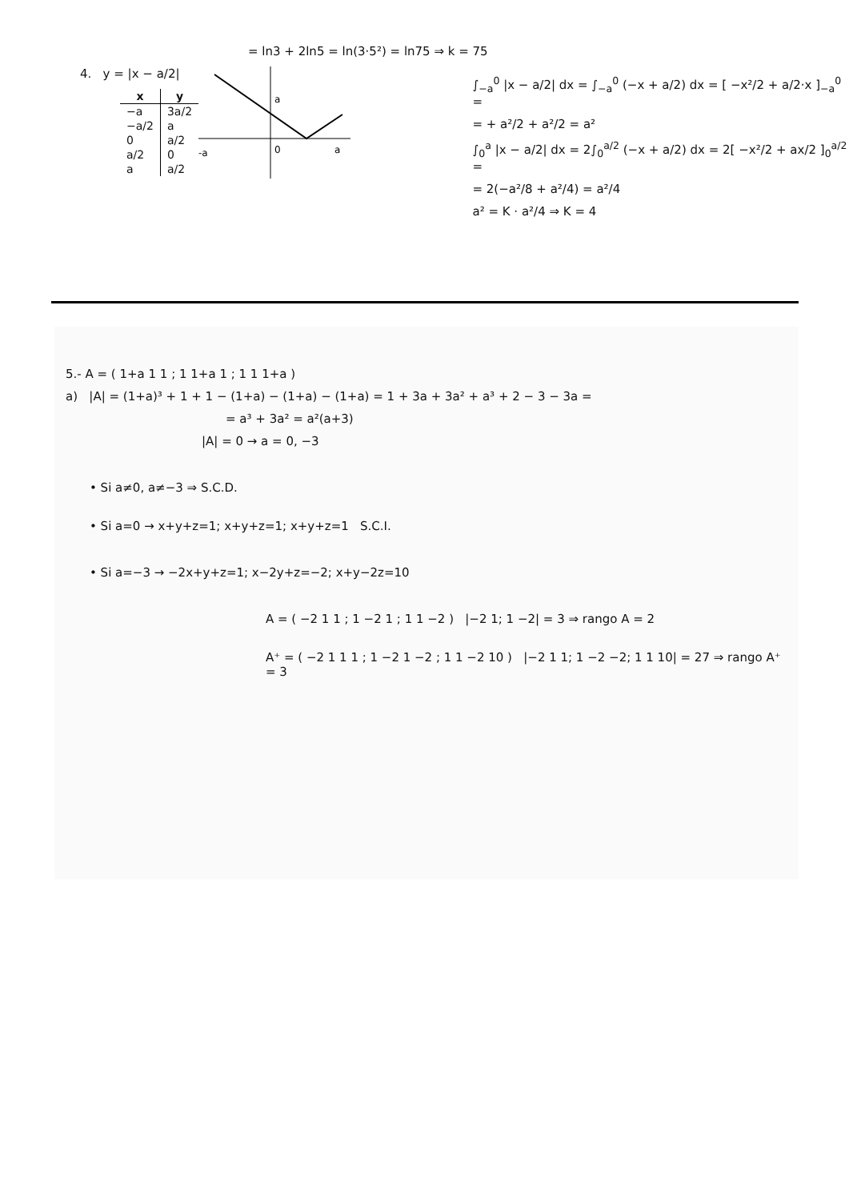= ln3 + 2ln5 = ln(3·5²) = ln75 ⇒ k = 75
4. y = |x − a/2|
| x | y |
| --- | --- |
| −a | 3a/2 |
| −a/2 | a |
| 0 | a/2 |
| a/2 | 0 |
| a | a/2 |
-a
0
a
a
∫<sub>−a</sub><sup>0</sup> |x − a/2| dx = ∫<sub>−a</sub><sup>0</sup> (−x + a/2) dx = [ −x²/2 + a/2·x ]<sub>−a</sub><sup>0</sup> =
= + a²/2 + a²/2 = a²
∫<sub>0</sub><sup>a</sup> |x − a/2| dx = 2∫<sub>0</sub><sup>a/2</sup> (−x + a/2) dx = 2[ −x²/2 + ax/2 ]<sub>0</sub><sup>a/2</sup> =
= 2(−a²/8 + a²/4) = a²/4
a² = K · a²/4 ⇒ K = 4
5.- A = ( 1+a 1 1 ; 1 1+a 1 ; 1 1 1+a )
a) |A| = (1+a)³ + 1 + 1 − (1+a) − (1+a) − (1+a) = 1 + 3a + 3a² + a³ + 2 − 3 − 3a =
= a³ + 3a² = a²(a+3)
|A| = 0 → a = 0, −3
• Si a≠0, a≠−3 ⇒ S.C.D.
• Si a=0 → x+y+z=1; x+y+z=1; x+y+z=1 S.C.I.
• Si a=−3 → −2x+y+z=1; x−2y+z=−2; x+y−2z=10
A = ( −2 1 1 ; 1 −2 1 ; 1 1 −2 ) |−2 1; 1 −2| = 3 ⇒ rango A = 2
A⁺ = ( −2 1 1 1 ; 1 −2 1 −2 ; 1 1 −2 10 ) |−2 1 1; 1 −2 −2; 1 1 10| = 27 ⇒ rango A⁺ = 3